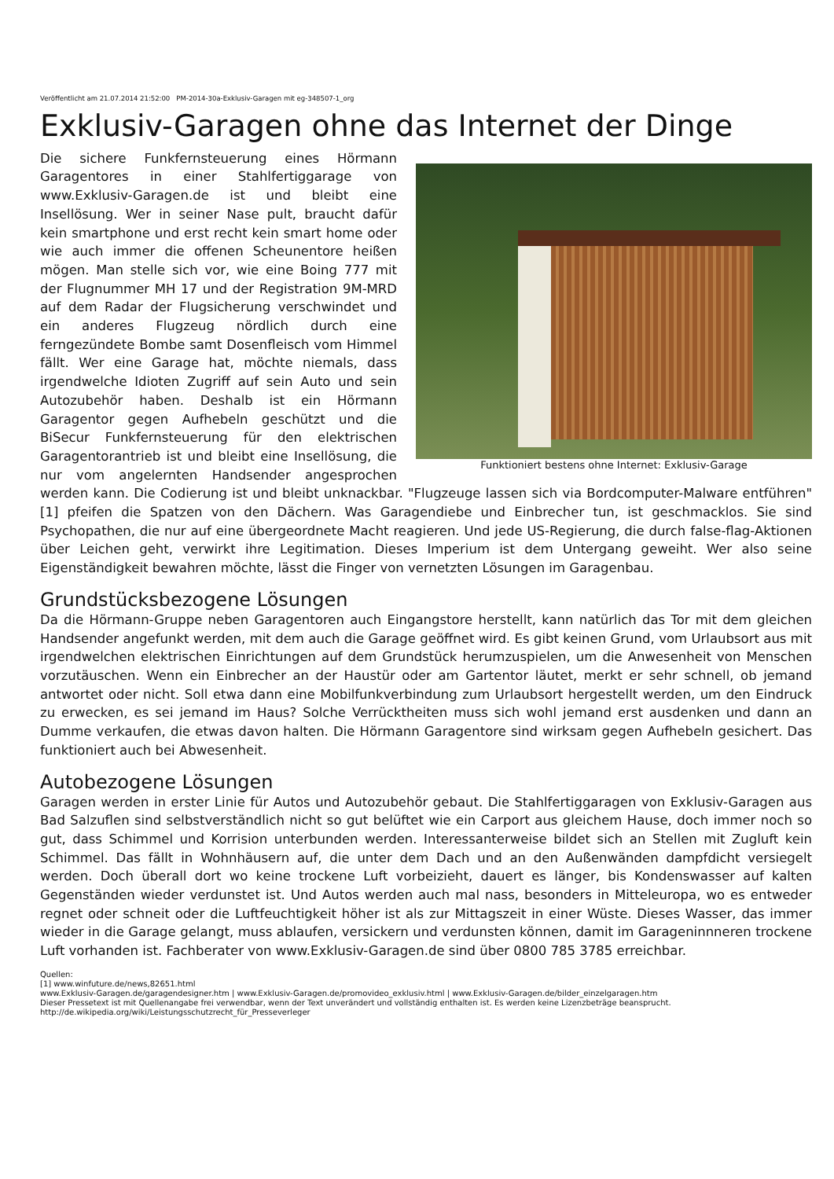Veröffentlicht am 21.07.2014 21:52:00 PM-2014-30a-Exklusiv-Garagen mit eg-348507-1_org
Exklusiv-Garagen ohne das Internet der Dinge
Funktioniert bestens ohne Internet: Exklusiv-Garage
Die sichere Funkfernsteuerung eines Hörmann Garagentores in einer Stahlfertiggarage von www.Exklusiv-Garagen.de ist und bleibt eine Insellösung. Wer in seiner Nase pult, braucht dafür kein smartphone und erst recht kein smart home oder wie auch immer die offenen Scheunentore heißen mögen. Man stelle sich vor, wie eine Boing 777 mit der Flugnummer MH 17 und der Registration 9M-MRD auf dem Radar der Flugsicherung verschwindet und ein anderes Flugzeug nördlich durch eine ferngezündete Bombe samt Dosenfleisch vom Himmel fällt. Wer eine Garage hat, möchte niemals, dass irgendwelche Idioten Zugriff auf sein Auto und sein Autozubehör haben. Deshalb ist ein Hörmann Garagentor gegen Aufhebeln geschützt und die BiSecur Funkfernsteuerung für den elektrischen Garagentorantrieb ist und bleibt eine Insellösung, die nur vom angelernten Handsender angesprochen werden kann. Die Codierung ist und bleibt unknackbar. "Flugzeuge lassen sich via Bordcomputer-Malware entführen" [1] pfeifen die Spatzen von den Dächern. Was Garagendiebe und Einbrecher tun, ist geschmacklos. Sie sind Psychopathen, die nur auf eine übergeordnete Macht reagieren. Und jede US-Regierung, die durch false-flag-Aktionen über Leichen geht, verwirkt ihre Legitimation. Dieses Imperium ist dem Untergang geweiht. Wer also seine Eigenständigkeit bewahren möchte, lässt die Finger von vernetzten Lösungen im Garagenbau.
Grundstücksbezogene Lösungen
Da die Hörmann-Gruppe neben Garagentoren auch Eingangstore herstellt, kann natürlich das Tor mit dem gleichen Handsender angefunkt werden, mit dem auch die Garage geöffnet wird. Es gibt keinen Grund, vom Urlaubsort aus mit irgendwelchen elektrischen Einrichtungen auf dem Grundstück herumzuspielen, um die Anwesenheit von Menschen vorzutäuschen. Wenn ein Einbrecher an der Haustür oder am Gartentor läutet, merkt er sehr schnell, ob jemand antwortet oder nicht. Soll etwa dann eine Mobilfunkverbindung zum Urlaubsort hergestellt werden, um den Eindruck zu erwecken, es sei jemand im Haus? Solche Verrücktheiten muss sich wohl jemand erst ausdenken und dann an Dumme verkaufen, die etwas davon halten. Die Hörmann Garagentore sind wirksam gegen Aufhebeln gesichert. Das funktioniert auch bei Abwesenheit.
Autobezogene Lösungen
Garagen werden in erster Linie für Autos und Autozubehör gebaut. Die Stahlfertiggaragen von Exklusiv-Garagen aus Bad Salzuflen sind selbstverständlich nicht so gut belüftet wie ein Carport aus gleichem Hause, doch immer noch so gut, dass Schimmel und Korrision unterbunden werden. Interessanterweise bildet sich an Stellen mit Zugluft kein Schimmel. Das fällt in Wohnhäusern auf, die unter dem Dach und an den Außenwänden dampfdicht versiegelt werden. Doch überall dort wo keine trockene Luft vorbeizieht, dauert es länger, bis Kondenswasser auf kalten Gegenständen wieder verdunstet ist. Und Autos werden auch mal nass, besonders in Mitteleuropa, wo es entweder regnet oder schneit oder die Luftfeuchtigkeit höher ist als zur Mittagszeit in einer Wüste. Dieses Wasser, das immer wieder in die Garage gelangt, muss ablaufen, versickern und verdunsten können, damit im Garageninnneren trockene Luft vorhanden ist. Fachberater von www.Exklusiv-Garagen.de sind über 0800 785 3785 erreichbar.
Quellen:
[1] www.winfuture.de/news,82651.html
www.Exklusiv-Garagen.de/garagendesigner.htm | www.Exklusiv-Garagen.de/promovideo_exklusiv.html | www.Exklusiv-Garagen.de/bilder_einzelgaragen.htm
Dieser Pressetext ist mit Quellenangabe frei verwendbar, wenn der Text unverändert und vollständig enthalten ist. Es werden keine Lizenzbeträge beansprucht.
http://de.wikipedia.org/wiki/Leistungsschutzrecht_für_Presseverleger